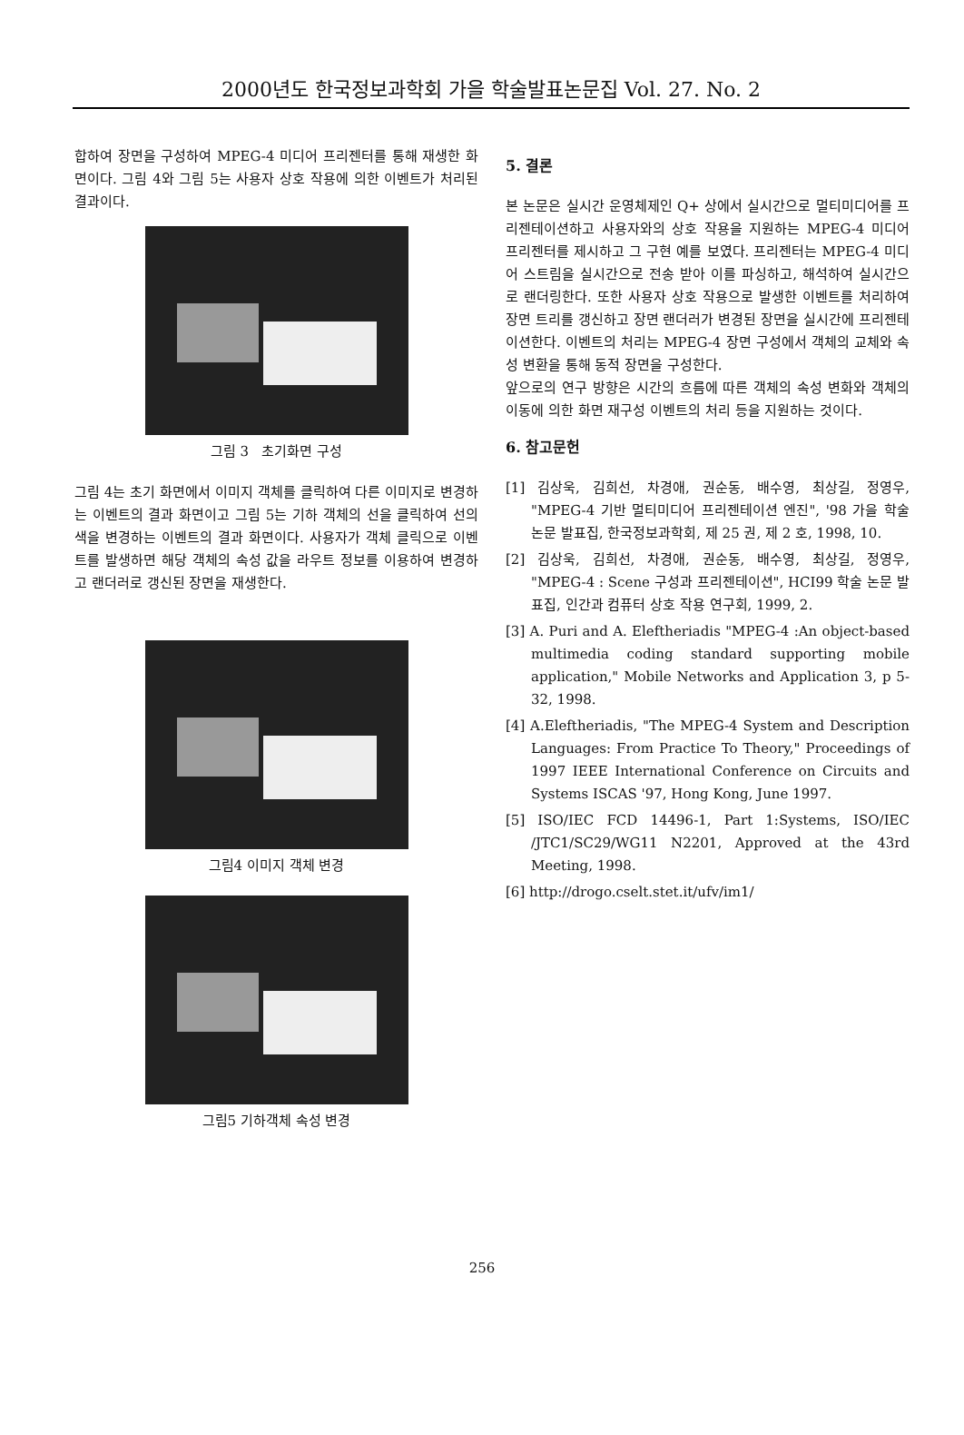2000년도 한국정보과학회 가을 학술발표논문집 Vol. 27. No. 2
합하여 장면을 구성하여 MPEG-4 미디어 프리젠터를 통해 재생한 화면이다. 그림 4와 그림 5는 사용자 상호 작용에 의한 이벤트가 처리된 결과이다.
그림 3 초기화면 구성
그림 4는 초기 화면에서 이미지 객체를 클릭하여 다른 이미지로 변경하는 이벤트의 결과 화면이고 그림 5는 기하 객체의 선을 클릭하여 선의 색을 변경하는 이벤트의 결과 화면이다. 사용자가 객체 클릭으로 이벤트를 발생하면 해당 객체의 속성 값을 라우트 정보를 이용하여 변경하고 랜더러로 갱신된 장면을 재생한다.
그림4 이미지 객체 변경
그림5 기하객체 속성 변경
5. 결론
본 논문은 실시간 운영체제인 Q+ 상에서 실시간으로 멀티미디어를 프리젠테이션하고 사용자와의 상호 작용을 지원하는 MPEG-4 미디어 프리젠터를 제시하고 그 구현 예를 보였다. 프리젠터는 MPEG-4 미디어 스트림을 실시간으로 전송 받아 이를 파싱하고, 해석하여 실시간으로 랜더링한다. 또한 사용자 상호 작용으로 발생한 이벤트를 처리하여 장면 트리를 갱신하고 장면 랜더러가 변경된 장면을 실시간에 프리젠테이션한다. 이벤트의 처리는 MPEG-4 장면 구성에서 객체의 교체와 속성 변환을 통해 동적 장면을 구성한다.
앞으로의 연구 방향은 시간의 흐름에 따른 객체의 속성 변화와 객체의 이동에 의한 화면 재구성 이벤트의 처리 등을 지원하는 것이다.
6. 참고문헌
[1] 김상욱, 김희선, 차경애, 권순동, 배수영, 최상길, 정영우, "MPEG-4 기반 멀티미디어 프리젠테이션 엔진", '98 가을 학술 논문 발표집, 한국정보과학회, 제 25 권, 제 2 호, 1998, 10.
[2] 김상욱, 김희선, 차경애, 권순동, 배수영, 최상길, 정영우, "MPEG-4 : Scene 구성과 프리젠테이션", HCI99 학술 논문 발표집, 인간과 컴퓨터 상호 작용 연구회, 1999, 2.
[3] A. Puri and A. Eleftheriadis "MPEG-4 :An object-based multimedia coding standard supporting mobile application," Mobile Networks and Application 3, p 5-32, 1998.
[4] A.Eleftheriadis, "The MPEG-4 System and Description Languages: From Practice To Theory," Proceedings of 1997 IEEE International Conference on Circuits and Systems ISCAS '97, Hong Kong, June 1997.
[5] ISO/IEC FCD 14496-1, Part 1:Systems, ISO/IEC /JTC1/SC29/WG11 N2201, Approved at the 43rd Meeting, 1998.
[6] http://drogo.cselt.stet.it/ufv/im1/
256